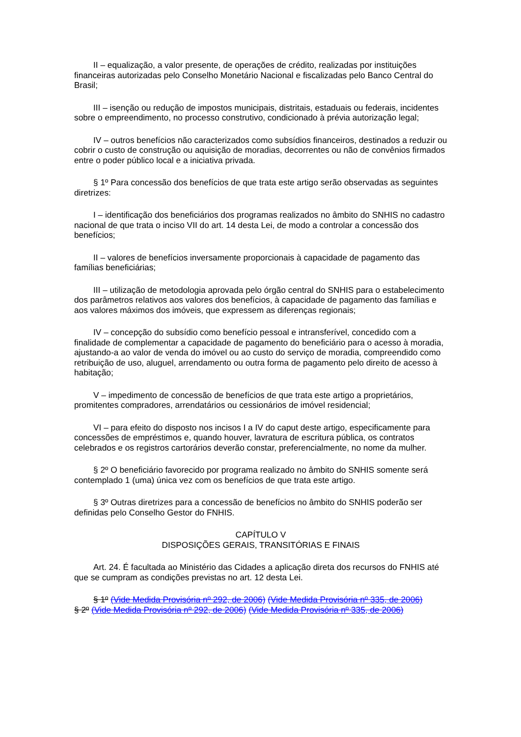II – equalização, a valor presente, de operações de crédito, realizadas por instituições financeiras autorizadas pelo Conselho Monetário Nacional e fiscalizadas pelo Banco Central do Brasil;
III – isenção ou redução de impostos municipais, distritais, estaduais ou federais, incidentes sobre o empreendimento, no processo construtivo, condicionado à prévia autorização legal;
IV – outros benefícios não caracterizados como subsídios financeiros, destinados a reduzir ou cobrir o custo de construção ou aquisição de moradias, decorrentes ou não de convênios firmados entre o poder público local e a iniciativa privada.
§ 1º Para concessão dos benefícios de que trata este artigo serão observadas as seguintes diretrizes:
I – identificação dos beneficiários dos programas realizados no âmbito do SNHIS no cadastro nacional de que trata o inciso VII do art. 14 desta Lei, de modo a controlar a concessão dos benefícios;
II – valores de benefícios inversamente proporcionais à capacidade de pagamento das famílias beneficiárias;
III – utilização de metodologia aprovada pelo órgão central do SNHIS para o estabelecimento dos parâmetros relativos aos valores dos benefícios, à capacidade de pagamento das famílias e aos valores máximos dos imóveis, que expressem as diferenças regionais;
IV – concepção do subsídio como benefício pessoal e intransferível, concedido com a finalidade de complementar a capacidade de pagamento do beneficiário para o acesso à moradia, ajustando-a ao valor de venda do imóvel ou ao custo do serviço de moradia, compreendido como retribuição de uso, aluguel, arrendamento ou outra forma de pagamento pelo direito de acesso à habitação;
V – impedimento de concessão de benefícios de que trata este artigo a proprietários, promitentes compradores, arrendatários ou cessionários de imóvel residencial;
VI – para efeito do disposto nos incisos I a IV do caput deste artigo, especificamente para concessões de empréstimos e, quando houver, lavratura de escritura pública, os contratos celebrados e os registros cartorários deverão constar, preferencialmente, no nome da mulher.
§ 2º O beneficiário favorecido por programa realizado no âmbito do SNHIS somente será contemplado 1 (uma) única vez com os benefícios de que trata este artigo.
§ 3º Outras diretrizes para a concessão de benefícios no âmbito do SNHIS poderão ser definidas pelo Conselho Gestor do FNHIS.
CAPÍTULO V
DISPOSIÇÕES GERAIS, TRANSITÓRIAS E FINAIS
Art. 24. É facultada ao Ministério das Cidades a aplicação direta dos recursos do FNHIS até que se cumpram as condições previstas no art. 12 desta Lei.
§ 1º (Vide Medida Provisória nº 292, de 2006) (Vide Medida Provisória nº 335, de 2006)
§ 2º (Vide Medida Provisória nº 292, de 2006) (Vide Medida Provisória nº 335, de 2006)